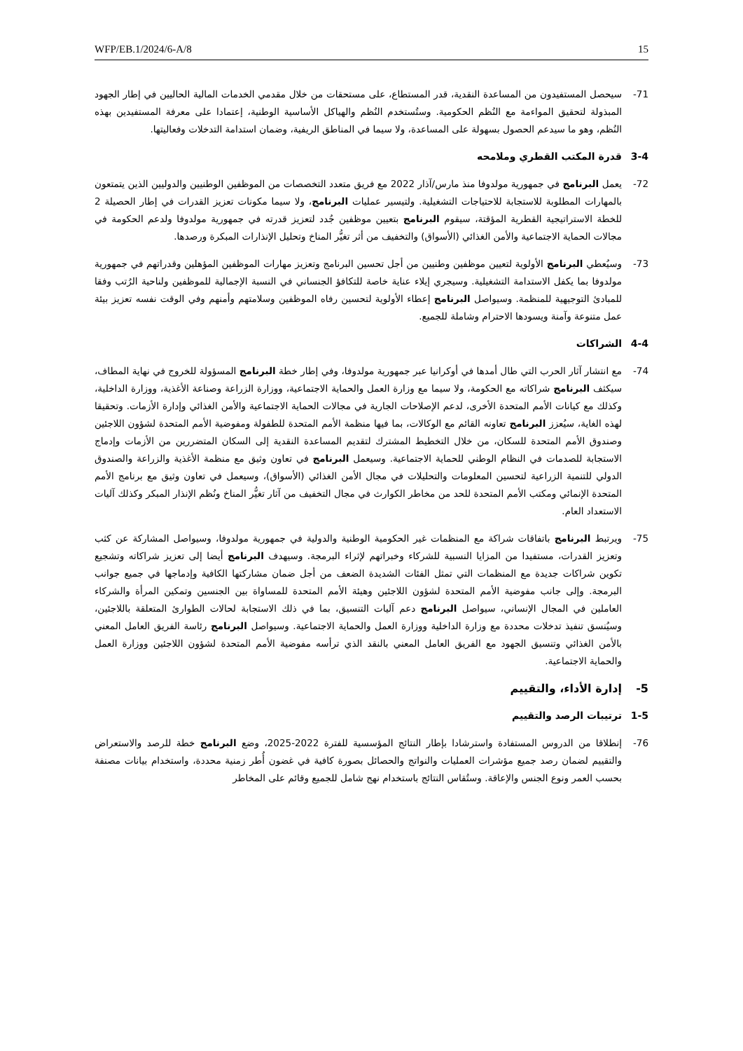WFP/EB.1/2024/6-A/8 15
71- سيحصل المستفيدون من المساعدة النقدية، قدر المستطاع، على مستحقات من خلال مقدمي الخدمات المالية الحاليين في إطار الجهود المبذولة لتحقيق المواءمة مع النُظم الحكومية. وستُستخدم النُظم والهياكل الأساسية الوطنية، إعتمادا على معرفة المستفيدين بهذه النُظم، وهو ما سيدعم الحصول بسهولة على المساعدة، ولا سيما في المناطق الريفية، وضمان استدامة التدخلات وفعاليتها.
3-4 قدرة المكتب القطري وملامحه
72- يعمل البرنامج في جمهورية مولدوفا منذ مارس/آذار 2022 مع فريق متعدد التخصصات من الموظفين الوطنيين والدوليين الذين يتمتعون بالمهارات المطلوبة للاستجابة للاحتياجات التشغيلية. ولتيسير عمليات البرنامج، ولا سيما مكونات تعزيز القدرات في إطار الحصيلة 2 للخطة الاستراتيجية القطرية المؤقتة، سيقوم البرنامج بتعيين موظفين جُدد لتعزيز قدرته في جمهورية مولدوفا ولدعم الحكومة في مجالات الحماية الاجتماعية والأمن الغذائي (الأسواق) والتخفيف من أثر تغيُّر المناخ وتحليل الإنذارات المبكرة ورصدها.
73- وسيُعطي البرنامج الأولوية لتعيين موظفين وطنيين من أجل تحسين البرنامج وتعزيز مهارات الموظفين المؤهلين وقدراتهم في جمهورية مولدوفا بما يكفل الاستدامة التشغيلية. وسيجري إيلاء عناية خاصة للتكافؤ الجنساني في النسبة الإجمالية للموظفين ولناحية الرُتب وفقا للمبادئ التوجيهية للمنظمة. وسيواصل البرنامج إعطاء الأولوية لتحسين رفاه الموظفين وسلامتهم وأمنهم وفي الوقت نفسه تعزيز بيئة عمل متنوعة وآمنة ويسودها الاحترام وشاملة للجميع.
4-4 الشراكات
74- مع انتشار آثار الحرب التي طال أمدها في أوكرانيا عبر جمهورية مولدوفا، وفي إطار خطة البرنامج المسؤولة للخروج في نهاية المطاف، سيكثف البرنامج شراكاته مع الحكومة، ولا سيما مع وزارة العمل والحماية الاجتماعية، ووزارة الزراعة وصناعة الأغذية، ووزارة الداخلية، وكذلك مع كيانات الأمم المتحدة الأخرى، لدعم الإصلاحات الجارية في مجالات الحماية الاجتماعية والأمن الغذائي وإدارة الأزمات. وتحقيقا لهذه الغاية، سيُعزز البرنامج تعاونه القائم مع الوكالات، بما فيها منظمة الأمم المتحدة للطفولة ومفوضية الأمم المتحدة لشؤون اللاجئين وصندوق الأمم المتحدة للسكان، من خلال التخطيط المشترك لتقديم المساعدة النقدية إلى السكان المتضررين من الأزمات وإدماج الاستجابة للصدمات في النظام الوطني للحماية الاجتماعية. وسيعمل البرنامج في تعاون وثيق مع منظمة الأغذية والزراعة والصندوق الدولي للتنمية الزراعية لتحسين المعلومات والتحليلات في مجال الأمن الغذائي (الأسواق)، وسيعمل في تعاون وثيق مع برنامج الأمم المتحدة الإنمائي ومكتب الأمم المتحدة للحد من مخاطر الكوارث في مجال التخفيف من آثار تغيُّر المناخ ونُظم الإنذار المبكر وكذلك آليات الاستعداد العام.
75- ويرتبط البرنامج باتفاقات شراكة مع المنظمات غير الحكومية الوطنية والدولية في جمهورية مولدوفا، وسيواصل المشاركة عن كثب وتعزيز القدرات، مستفيدا من المزايا النسبية للشركاء وخبراتهم لإثراء البرمجة. وسيهدف البرنامج أيضا إلى تعزيز شراكاته وتشجيع تكوين شراكات جديدة مع المنظمات التي تمثل الفئات الشديدة الضعف من أجل ضمان مشاركتها الكافية وإدماجها في جميع جوانب البرمجة. وإلى جانب مفوضية الأمم المتحدة لشؤون اللاجئين وهيئة الأمم المتحدة للمساواة بين الجنسين وتمكين المرأة والشركاء العاملين في المجال الإنساني، سيواصل البرنامج دعم آليات التنسيق، بما في ذلك الاستجابة لحالات الطوارئ المتعلقة باللاجئين، وسيُنسق تنفيذ تدخلات محددة مع وزارة الداخلية ووزارة العمل والحماية الاجتماعية. وسيواصل البرنامج رئاسة الفريق العامل المعني بالأمن الغذائي وتنسيق الجهود مع الفريق العامل المعني بالنقد الذي ترأسه مفوضية الأمم المتحدة لشؤون اللاجئين ووزارة العمل والحماية الاجتماعية.
5- إدارة الأداء، والتقييم
1-5 ترتيبات الرصد والتقييم
76- إنطلاقا من الدروس المستفادة واسترشادا بإطار النتائج المؤسسية للفترة 2022-2025، وضع البرنامج خطة للرصد والاستعراض والتقييم لضمان رصد جميع مؤشرات العمليات والنواتج والحصائل بصورة كافية في غضون أُطر زمنية محددة، واستخدام بيانات مصنفة بحسب العمر ونوع الجنس والإعاقة. وستُقاس النتائج باستخدام نهج شامل للجميع وقائم على المخاطر